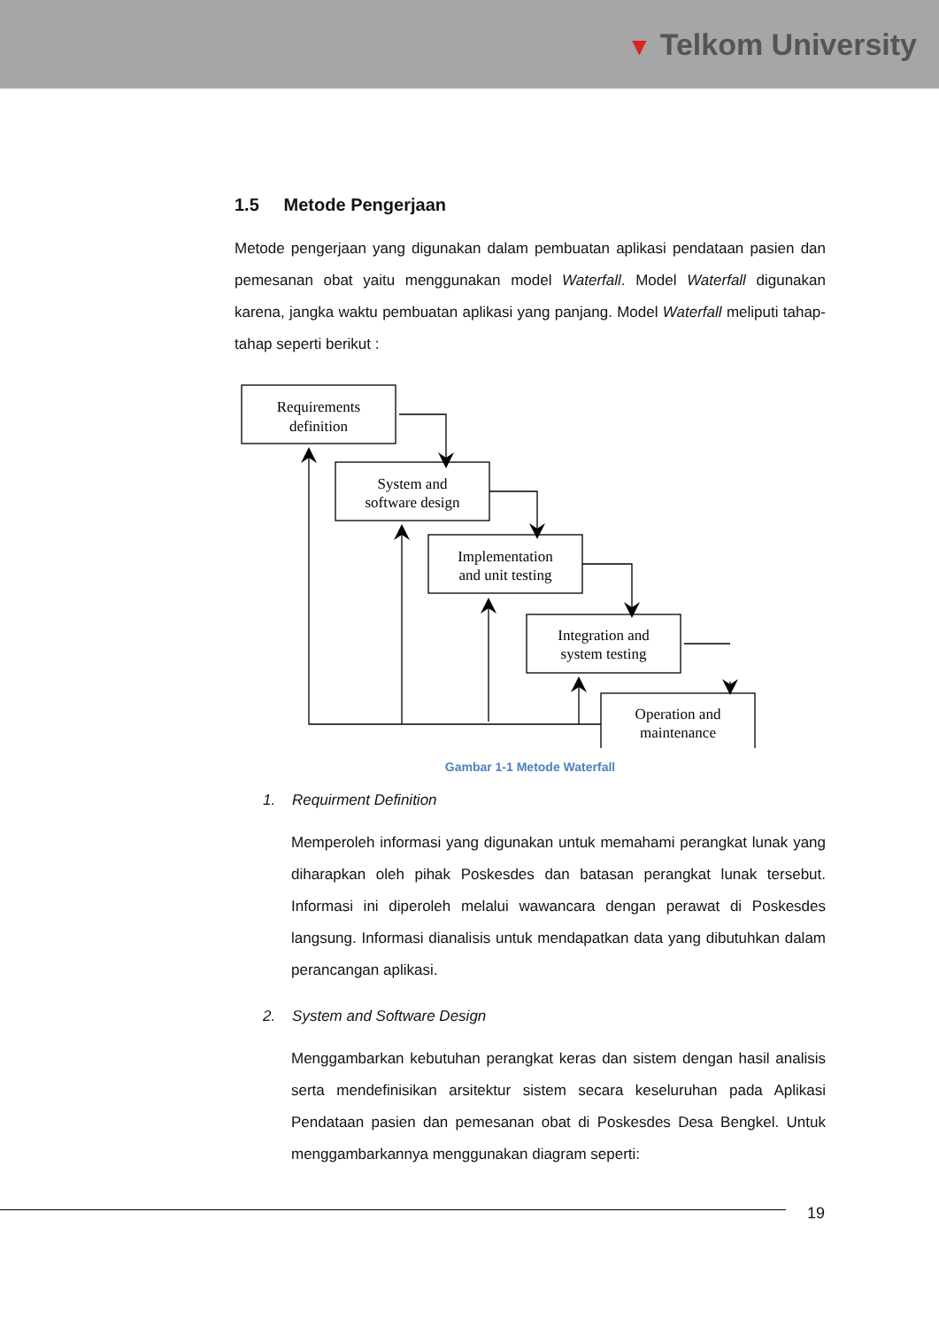▼ Telkom University
1.5 Metode Pengerjaan
Metode pengerjaan yang digunakan dalam pembuatan aplikasi pendataan pasien dan pemesanan obat yaitu menggunakan model Waterfall. Model Waterfall digunakan karena, jangka waktu pembuatan aplikasi yang panjang. Model Waterfall meliputi tahap-tahap seperti berikut :
Requirements
definition
System and
software design
Implementation
and unit testing
Integration and
system testing
Operation and
maintenance
Gambar 1-1 Metode Waterfall
1. Requirment Definition
Memperoleh informasi yang digunakan untuk memahami perangkat lunak yang diharapkan oleh pihak Poskesdes dan batasan perangkat lunak tersebut. Informasi ini diperoleh melalui wawancara dengan perawat di Poskesdes langsung. Informasi dianalisis untuk mendapatkan data yang dibutuhkan dalam perancangan aplikasi.
2. System and Software Design
Menggambarkan kebutuhan perangkat keras dan sistem dengan hasil analisis serta mendefinisikan arsitektur sistem secara keseluruhan pada Aplikasi Pendataan pasien dan pemesanan obat di Poskesdes Desa Bengkel. Untuk menggambarkannya menggunakan diagram seperti:
19